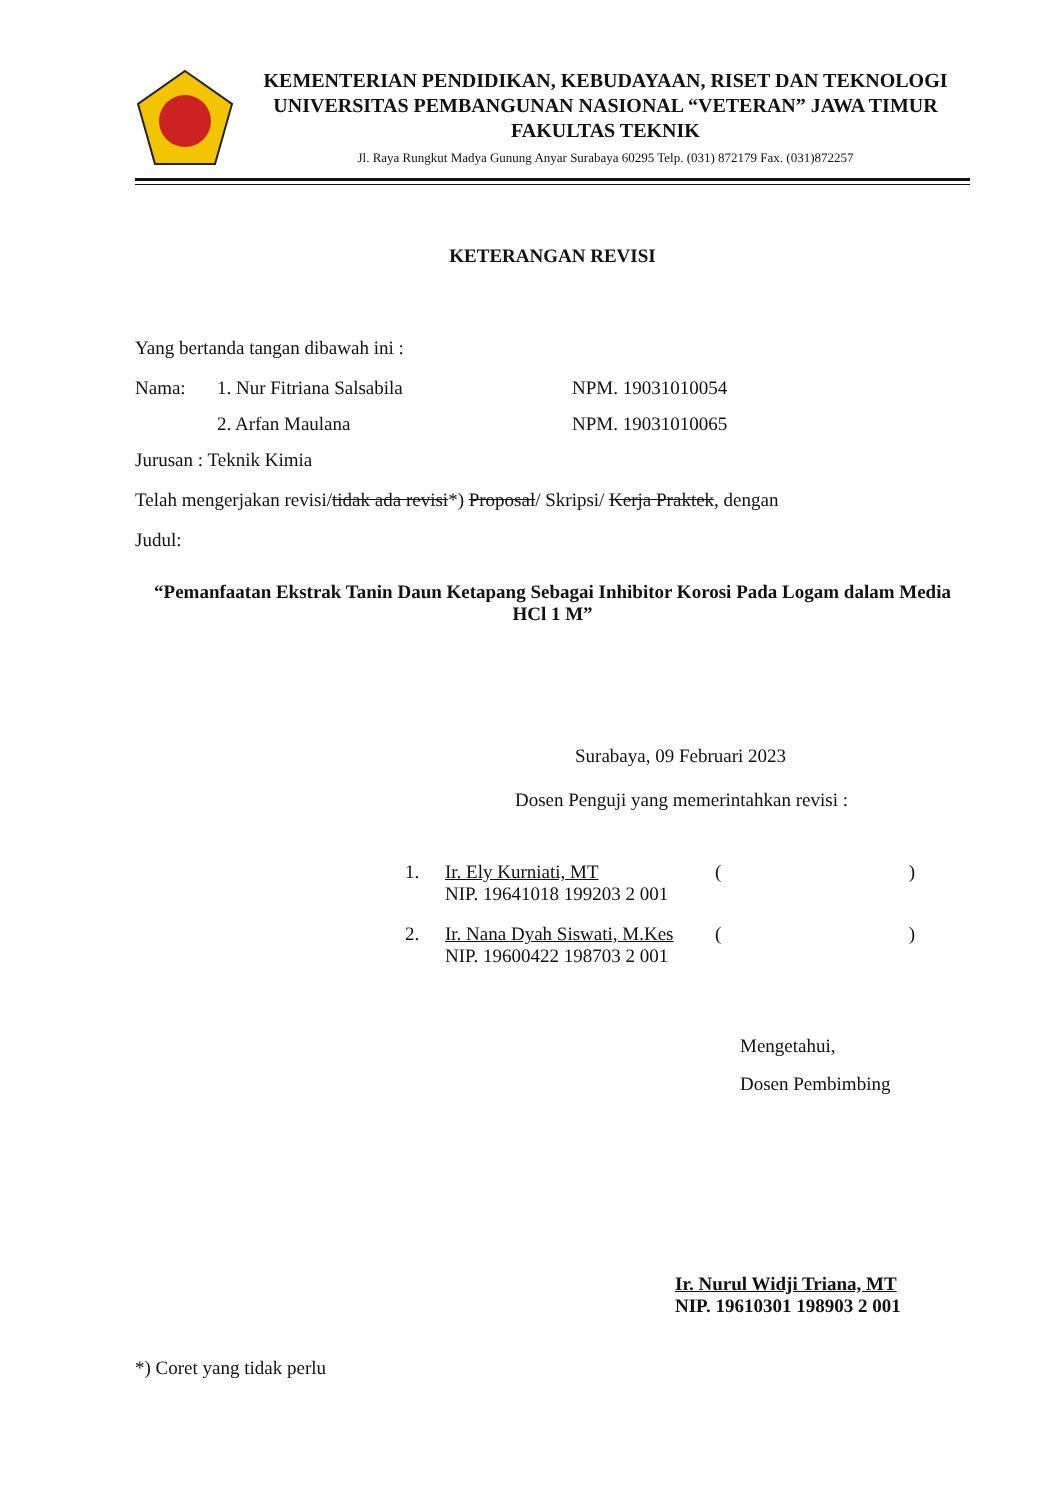KEMENTERIAN PENDIDIKAN, KEBUDAYAAN, RISET DAN TEKNOLOGI
UNIVERSITAS PEMBANGUNAN NASIONAL “VETERAN” JAWA TIMUR
FAKULTAS TEKNIK
Jl. Raya Rungkut Madya Gunung Anyar Surabaya 60295 Telp. (031) 872179 Fax. (031)872257
KETERANGAN REVISI
Yang bertanda tangan dibawah ini :
Nama: 1. Nur Fitriana Salsabila NPM. 19031010054
2. Arfan Maulana NPM. 19031010065
Jurusan : Teknik Kimia
Telah mengerjakan revisi/tidak ada revisi*) Proposal/ Skripsi/ Kerja Praktek, dengan
Judul:
“Pemanfaatan Ekstrak Tanin Daun Ketapang Sebagai Inhibitor Korosi Pada Logam dalam Media HCl 1 M”
Surabaya, 09 Februari 2023
Dosen Penguji yang memerintahkan revisi :
1. Ir. Ely Kurniati, MT
NIP. 19641018 199203 2 001 ()
2. Ir. Nana Dyah Siswati, M.Kes
NIP. 19600422 198703 2 001 ()
Mengetahui,
Dosen Pembimbing
Ir. Nurul Widji Triana, MT
NIP. 19610301 198903 2 001
*) Coret yang tidak perlu